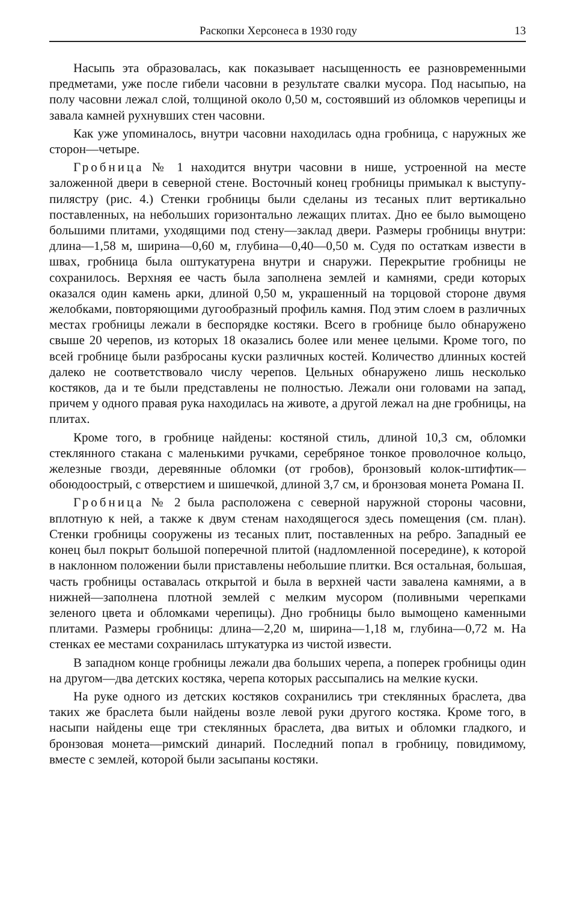Раскопки Херсонеса в 1930 году 13
Насыпь эта образовалась, как показывает насыщенность ее разновременными предметами, уже после гибели часовни в результате свалки мусора. Под насыпью, на полу часовни лежал слой, толщиной около 0,50 м, состоявший из обломков черепицы и завала камней рухнувших стен часовни.
Как уже упоминалось, внутри часовни находилась одна гробница, с наружных же сторон—четыре.
Гробница № 1 находится внутри часовни в нише, устроенной на месте заложенной двери в северной стене. Восточный конец гробницы примыкал к выступу-пилястру (рис. 4.) Стенки гробницы были сделаны из тесаных плит вертикально поставленных, на небольших горизонтально лежащих плитах. Дно ее было вымощено большими плитами, уходящими под стену—заклад двери. Размеры гробницы внутри: длина—1,58 м, ширина—0,60 м, глубина—0,40—0,50 м. Судя по остаткам извести в швах, гробница была оштукатурена внутри и снаружи. Перекрытие гробницы не сохранилось. Верхняя ее часть была заполнена землей и камнями, среди которых оказался один камень арки, длиной 0,50 м, украшенный на торцовой стороне двумя желобками, повторяющими дугообразный профиль камня. Под этим слоем в различных местах гробницы лежали в беспорядке костяки. Всего в гробнице было обнаружено свыше 20 черепов, из которых 18 оказались более или менее целыми. Кроме того, по всей гробнице были разбросаны куски различных костей. Количество длинных костей далеко не соответствовало числу черепов. Цельных обнаружено лишь несколько костяков, да и те были представлены не полностью. Лежали они головами на запад, причем у одного правая рука находилась на животе, а другой лежал на дне гробницы, на плитах.
Кроме того, в гробнице найдены: костяной стиль, длиной 10,3 см, обломки стеклянного стакана с маленькими ручками, серебряное тонкое проволочное кольцо, железные гвозди, деревянные обломки (от гробов), бронзовый колок-штифтик—обоюдоострый, с отверстием и шишечкой, длиной 3,7 см, и бронзовая монета Романа II.
Гробница № 2 была расположена с северной наружной стороны часовни, вплотную к ней, а также к двум стенам находящегося здесь помещения (см. план). Стенки гробницы сооружены из тесаных плит, поставленных на ребро. Западный ее конец был покрыт большой поперечной плитой (надломленной посередине), к которой в наклонном положении были приставлены небольшие плитки. Вся остальная, большая, часть гробницы оставалась открытой и была в верхней части завалена камнями, а в нижней—заполнена плотной землей с мелким мусором (поливными черепками зеленого цвета и обломками черепицы). Дно гробницы было вымощено каменными плитами. Размеры гробницы: длина—2,20 м, ширина—1,18 м, глубина—0,72 м. На стенках ее местами сохранилась штукатурка из чистой извести.
В западном конце гробницы лежали два больших черепа, а поперек гробницы один на другом—два детских костяка, черепа которых рассыпались на мелкие куски.
На руке одного из детских костяков сохранились три стеклянных браслета, два таких же браслета были найдены возле левой руки другого костяка. Кроме того, в насыпи найдены еще три стеклянных браслета, два витых и обломки гладкого, и бронзовая монета—римский динарий. Последний попал в гробницу, повидимому, вместе с землей, которой были засыпаны костяки.